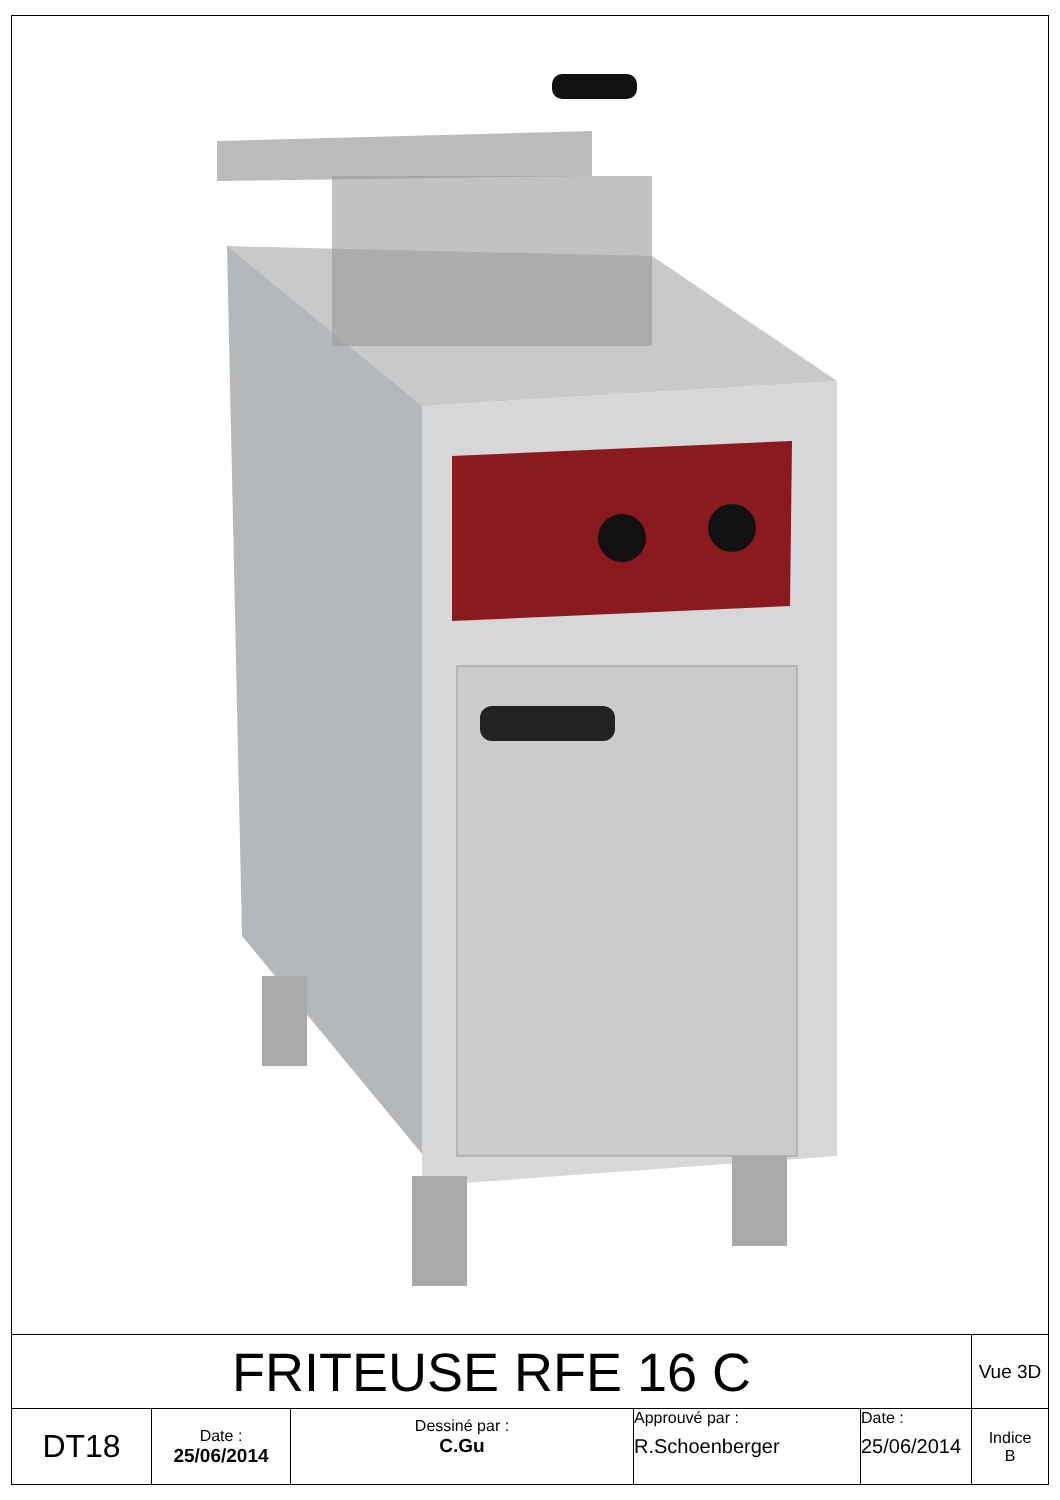| FRITEUSE RFE 16 C | | | | | Vue 3D |
| DT18 | Date : 25/06/2014 | Dessiné par : C.Gu | Approuvé par : R.Schoenberger | Date : 25/06/2014 | Indice B |